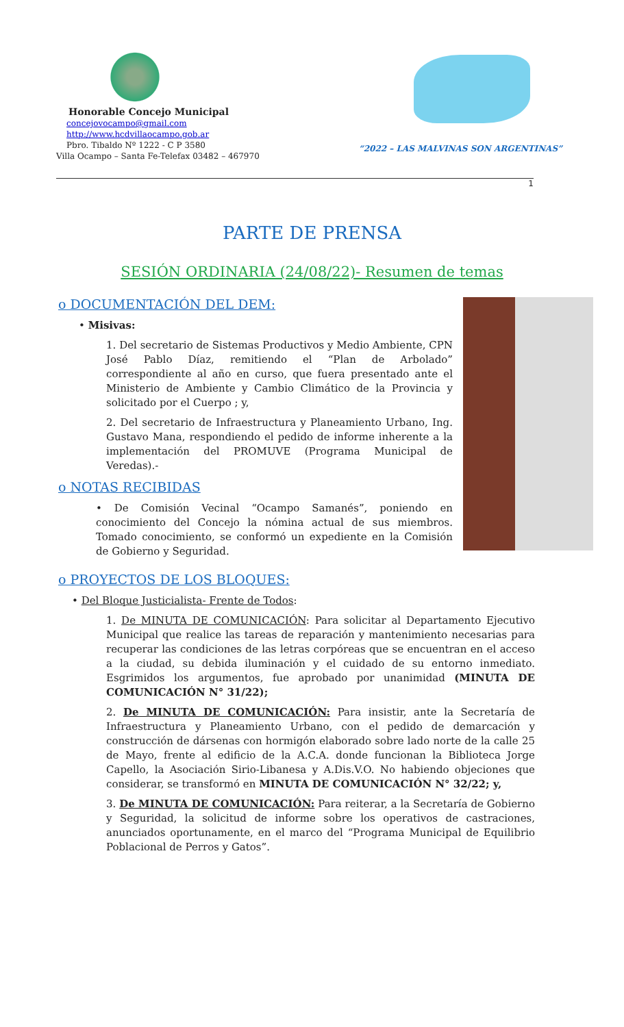Honorable Concejo Municipal
concejovocampo@gmail.com
http://www.hcdvillaocampo.gob.ar
Pbro. Tibaldo Nº 1222 - C P 3580
Villa Ocampo – Santa Fe-Telefax 03482 – 467970
“2022 – LAS MALVINAS SON ARGENTINAS”
1
PARTE DE PRENSA
SESIÓN ORDINARIA (24/08/22)- Resumen de temas
o DOCUMENTACIÓN DEL DEM:
• Misivas:
1. Del secretario de Sistemas Productivos y Medio Ambiente, CPN José Pablo Díaz, remitiendo el “Plan de Arbolado” correspondiente al año en curso, que fuera presentado ante el Ministerio de Ambiente y Cambio Climático de la Provincia y solicitado por el Cuerpo ; y,
2. Del secretario de Infraestructura y Planeamiento Urbano, Ing. Gustavo Mana, respondiendo el pedido de informe inherente a la implementación del PROMUVE (Programa Municipal de Veredas).-
o NOTAS RECIBIDAS
• De Comisión Vecinal “Ocampo Samanés”, poniendo en conocimiento del Concejo la nómina actual de sus miembros. Tomado conocimiento, se conformó un expediente en la Comisión de Gobierno y Seguridad.
o PROYECTOS DE LOS BLOQUES:
• Del Bloque Justicialista- Frente de Todos:
1. De MINUTA DE COMUNICACIÓN: Para solicitar al Departamento Ejecutivo Municipal que realice las tareas de reparación y mantenimiento necesarias para recuperar las condiciones de las letras corpóreas que se encuentran en el acceso a la ciudad, su debida iluminación y el cuidado de su entorno inmediato. Esgrimidos los argumentos, fue aprobado por unanimidad (MINUTA DE COMUNICACIÓN N° 31/22);
2. De MINUTA DE COMUNICACIÓN: Para insistir, ante la Secretaría de Infraestructura y Planeamiento Urbano, con el pedido de demarcación y construcción de dársenas con hormigón elaborado sobre lado norte de la calle 25 de Mayo, frente al edificio de la A.C.A. donde funcionan la Biblioteca Jorge Capello, la Asociación Sirio-Libanesa y A.Dis.V.O. No habiendo objeciones que considerar, se transformó en MINUTA DE COMUNICACIÓN N° 32/22; y,
3. De MINUTA DE COMUNICACIÓN: Para reiterar, a la Secretaría de Gobierno y Seguridad, la solicitud de informe sobre los operativos de castraciones, anunciados oportunamente, en el marco del “Programa Municipal de Equilibrio Poblacional de Perros y Gatos”.